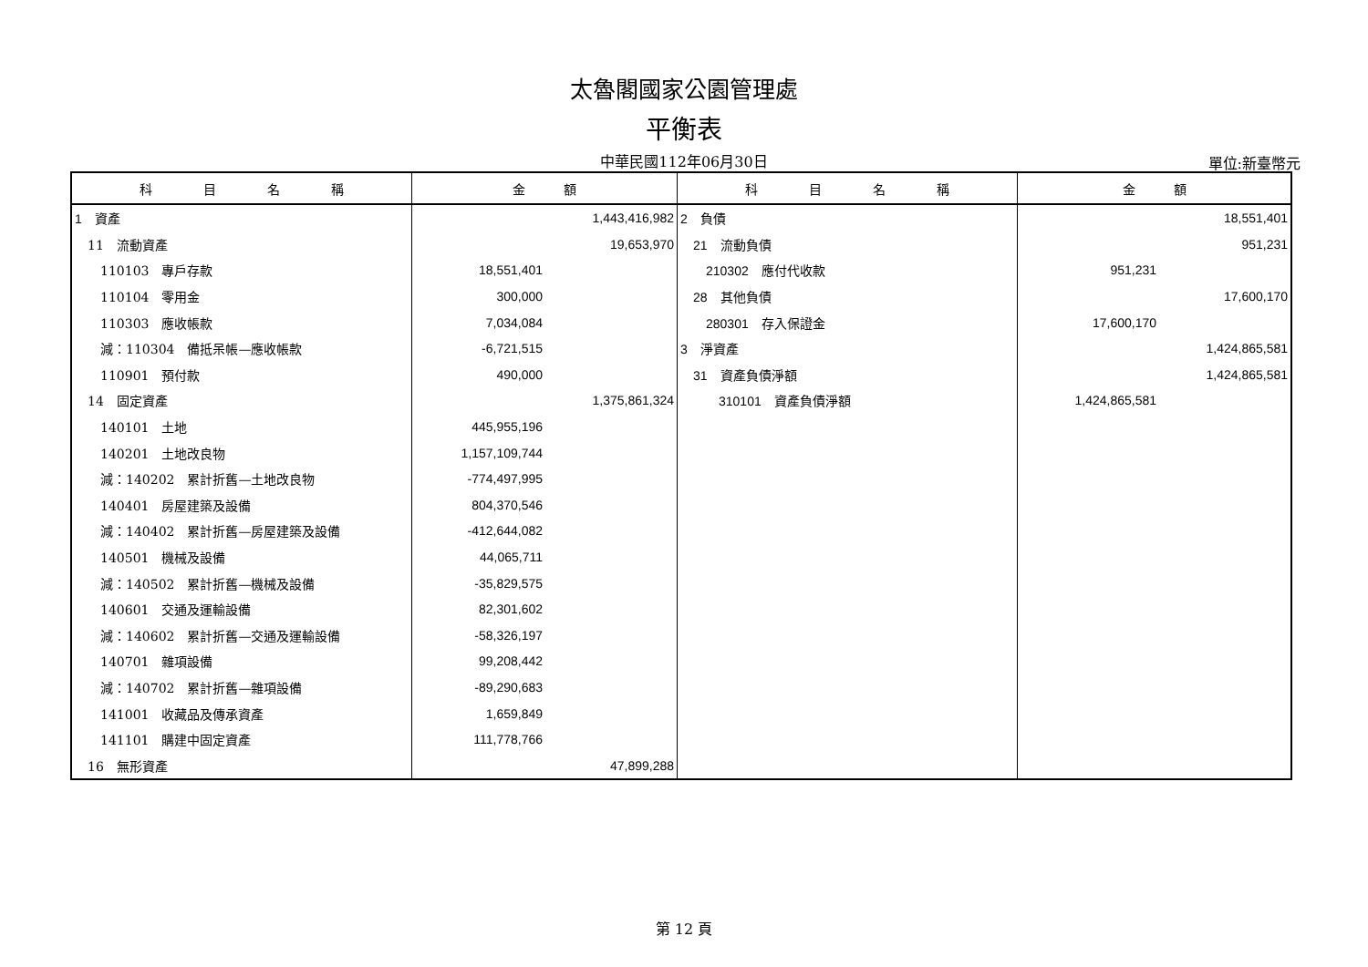太魯閣國家公園管理處
平衡表
中華民國112年06月30日 單位:新臺幣元
| 科 目 名 稱 | 金 額 | 科 目 名 稱 | 金 額 |
| --- | --- | --- | --- |
| 1 資產 | 1,443,416,982 | 2 負債 | 18,551,401 |
| 11 流動資產 | 19,653,970 | 21 流動負債 | 951,231 |
| 110103 專戶存款 | 18,551,401 | 210302 應付代收款 | 951,231 |
| 110104 零用金 | 300,000 | 28 其他負債 | 17,600,170 |
| 110303 應收帳款 | 7,034,084 | 280301 存入保證金 | 17,600,170 |
| 減：110304 備抵呆帳—應收帳款 | -6,721,515 | 3 淨資產 | 1,424,865,581 |
| 110901 預付款 | 490,000 | 31 資產負債淨額 | 1,424,865,581 |
| 14 固定資產 | 1,375,861,324 | 310101 資產負債淨額 | 1,424,865,581 |
| 140101 土地 | 445,955,196 | | |
| 140201 土地改良物 | 1,157,109,744 | | |
| 減：140202 累計折舊—土地改良物 | -774,497,995 | | |
| 140401 房屋建築及設備 | 804,370,546 | | |
| 減：140402 累計折舊—房屋建築及設備 | -412,644,082 | | |
| 140501 機械及設備 | 44,065,711 | | |
| 減：140502 累計折舊—機械及設備 | -35,829,575 | | |
| 140601 交通及運輸設備 | 82,301,602 | | |
| 減：140602 累計折舊—交通及運輸設備 | -58,326,197 | | |
| 140701 雜項設備 | 99,208,442 | | |
| 減：140702 累計折舊—雜項設備 | -89,290,683 | | |
| 141001 收藏品及傳承資產 | 1,659,849 | | |
| 141101 購建中固定資產 | 111,778,766 | | |
| 16 無形資產 | 47,899,288 | | |
第 12 頁